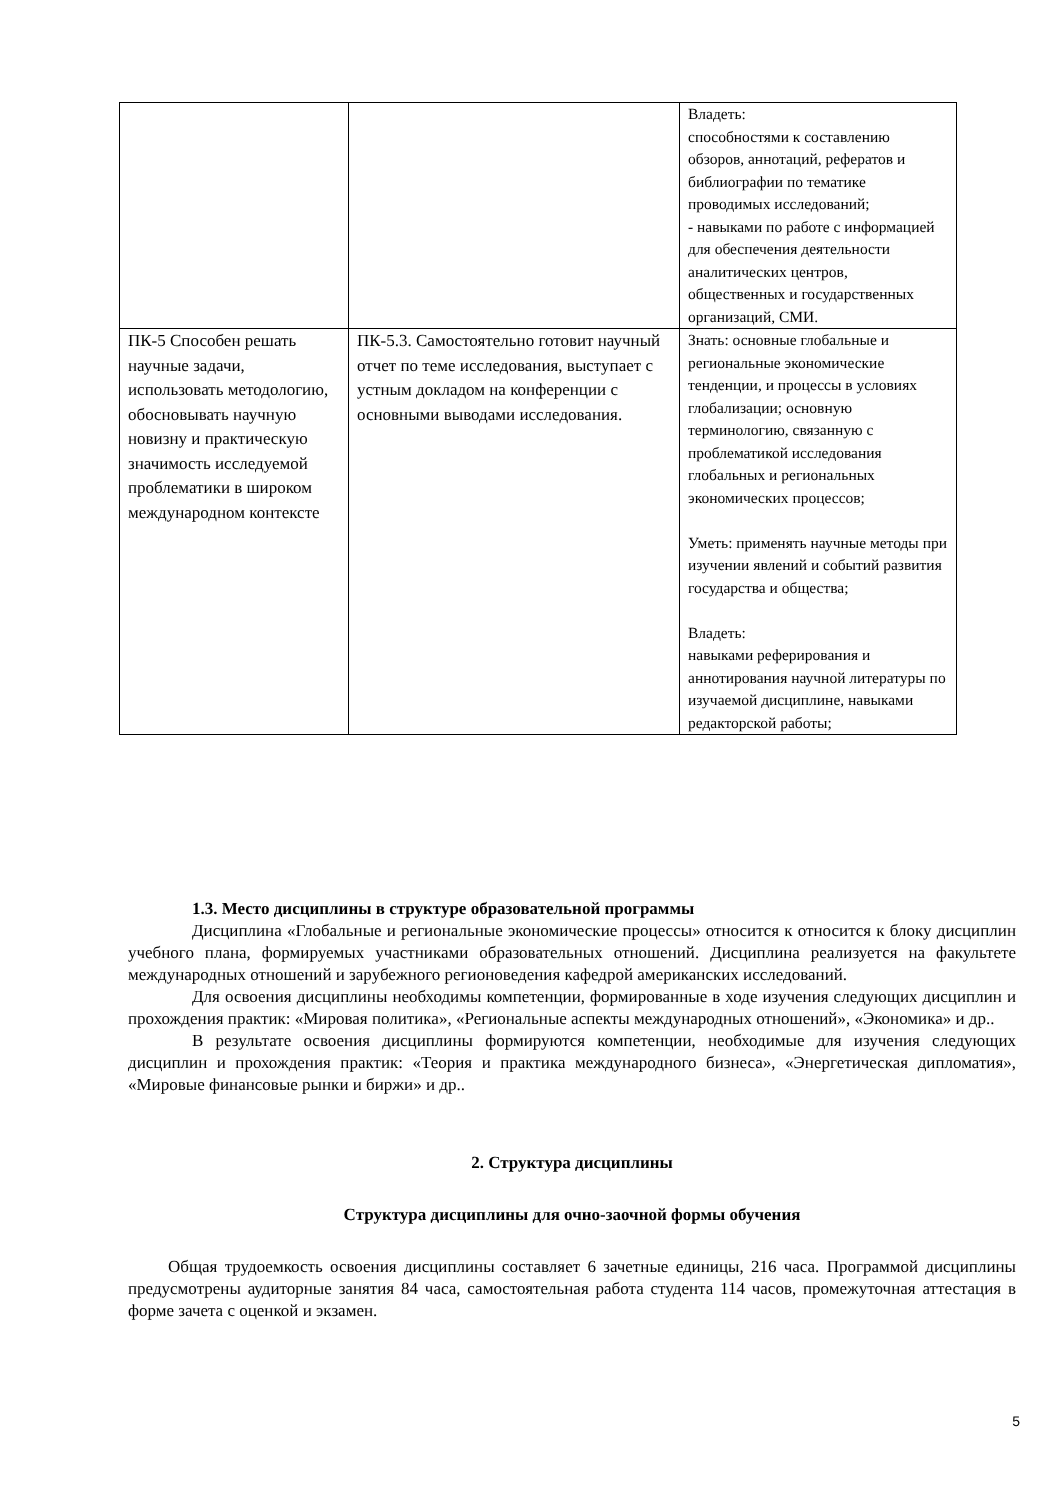| | | Владеть: способностями к составлению обзоров, аннотаций, рефератов и библиографии по тематике проводимых исследований; - навыками по работе с информацией для обеспечения деятельности аналитических центров, общественных и государственных организаций, СМИ. |
| ПК-5 Способен решать научные задачи, использовать методологию, обосновывать научную новизну и практическую значимость исследуемой проблематики в широком международном контексте | ПК-5.3. Самостоятельно готовит научный отчет по теме исследования, выступает с устным докладом на конференции с основными выводами исследования. | Знать: основные глобальные и региональные экономические тенденции, и процессы в условиях глобализации; основную терминологию, связанную с проблематикой исследования глобальных и региональных экономических процессов; Уметь: применять научные методы при изучении явлений и событий развития государства и общества; Владеть: навыками реферирования и аннотирования научной литературы по изучаемой дисциплине, навыками редакторской работы; |
1.3. Место дисциплины в структуре образовательной программы
Дисциплина «Глобальные и региональные экономические процессы» относится к относится к блоку дисциплин учебного плана, формируемых участниками образовательных отношений. Дисциплина реализуется на факультете международных отношений и зарубежного регионоведения кафедрой американских исследований.
Для освоения дисциплины необходимы компетенции, формированные в ходе изучения следующих дисциплин и прохождения практик: «Мировая политика», «Региональные аспекты международных отношений», «Экономика» и др..
В результате освоения дисциплины формируются компетенции, необходимые для изучения следующих дисциплин и прохождения практик: «Теория и практика международного бизнеса», «Энергетическая дипломатия», «Мировые финансовые рынки и биржи» и др..
2. Структура дисциплины
Структура дисциплины для очно-заочной формы обучения
Общая трудоемкость освоения дисциплины составляет 6 зачетные единицы, 216 часа. Программой дисциплины предусмотрены аудиторные занятия 84 часа, самостоятельная работа студента 114 часов, промежуточная аттестация в форме зачета с оценкой и экзамен.
5